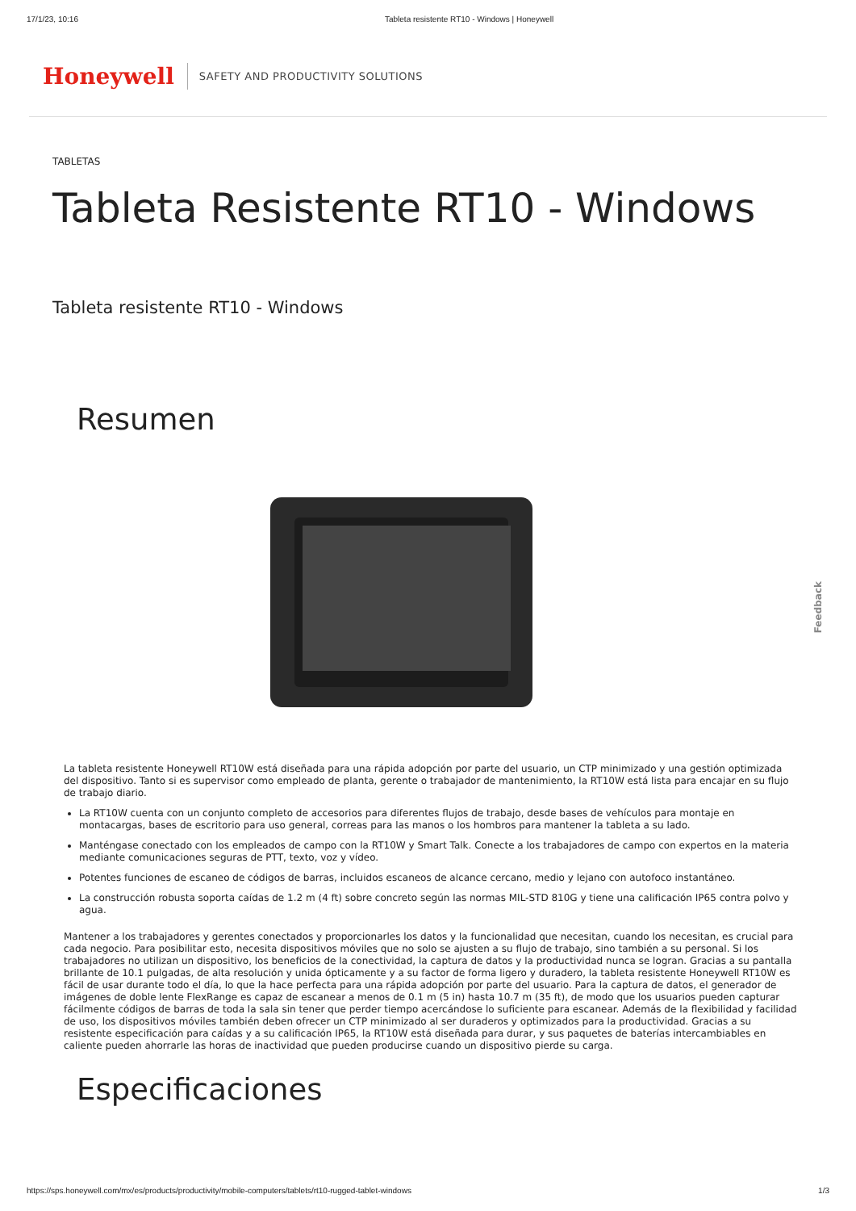17/1/23, 10:16 Tableta resistente RT10 - Windows | Honeywell
Honeywell SAFETY AND PRODUCTIVITY SOLUTIONS
TABLETAS
Tableta Resistente RT10 - Windows
Tableta resistente RT10 - Windows
Resumen
La tableta resistente Honeywell RT10W está diseñada para una rápida adopción por parte del usuario, un CTP minimizado y una gestión optimizada del dispositivo. Tanto si es supervisor como empleado de planta, gerente o trabajador de mantenimiento, la RT10W está lista para encajar en su flujo de trabajo diario.
La RT10W cuenta con un conjunto completo de accesorios para diferentes flujos de trabajo, desde bases de vehículos para montaje en montacargas, bases de escritorio para uso general, correas para las manos o los hombros para mantener la tableta a su lado.
Manténgase conectado con los empleados de campo con la RT10W y Smart Talk. Conecte a los trabajadores de campo con expertos en la materia mediante comunicaciones seguras de PTT, texto, voz y vídeo.
Potentes funciones de escaneo de códigos de barras, incluidos escaneos de alcance cercano, medio y lejano con autofoco instantáneo.
La construcción robusta soporta caídas de 1.2 m (4 ft) sobre concreto según las normas MIL-STD 810G y tiene una calificación IP65 contra polvo y agua.
Mantener a los trabajadores y gerentes conectados y proporcionarles los datos y la funcionalidad que necesitan, cuando los necesitan, es crucial para cada negocio. Para posibilitar esto, necesita dispositivos móviles que no solo se ajusten a su flujo de trabajo, sino también a su personal. Si los trabajadores no utilizan un dispositivo, los beneficios de la conectividad, la captura de datos y la productividad nunca se logran. Gracias a su pantalla brillante de 10.1 pulgadas, de alta resolución y unida ópticamente y a su factor de forma ligero y duradero, la tableta resistente Honeywell RT10W es fácil de usar durante todo el día, lo que la hace perfecta para una rápida adopción por parte del usuario. Para la captura de datos, el generador de imágenes de doble lente FlexRange es capaz de escanear a menos de 0.1 m (5 in) hasta 10.7 m (35 ft), de modo que los usuarios pueden capturar fácilmente códigos de barras de toda la sala sin tener que perder tiempo acercándose lo suficiente para escanear. Además de la flexibilidad y facilidad de uso, los dispositivos móviles también deben ofrecer un CTP minimizado al ser duraderos y optimizados para la productividad. Gracias a su resistente especificación para caídas y a su calificación IP65, la RT10W está diseñada para durar, y sus paquetes de baterías intercambiables en caliente pueden ahorrarle las horas de inactividad que pueden producirse cuando un dispositivo pierde su carga.
Especificaciones
Feedback
https://sps.honeywell.com/mx/es/products/productivity/mobile-computers/tablets/rt10-rugged-tablet-windows 1/3